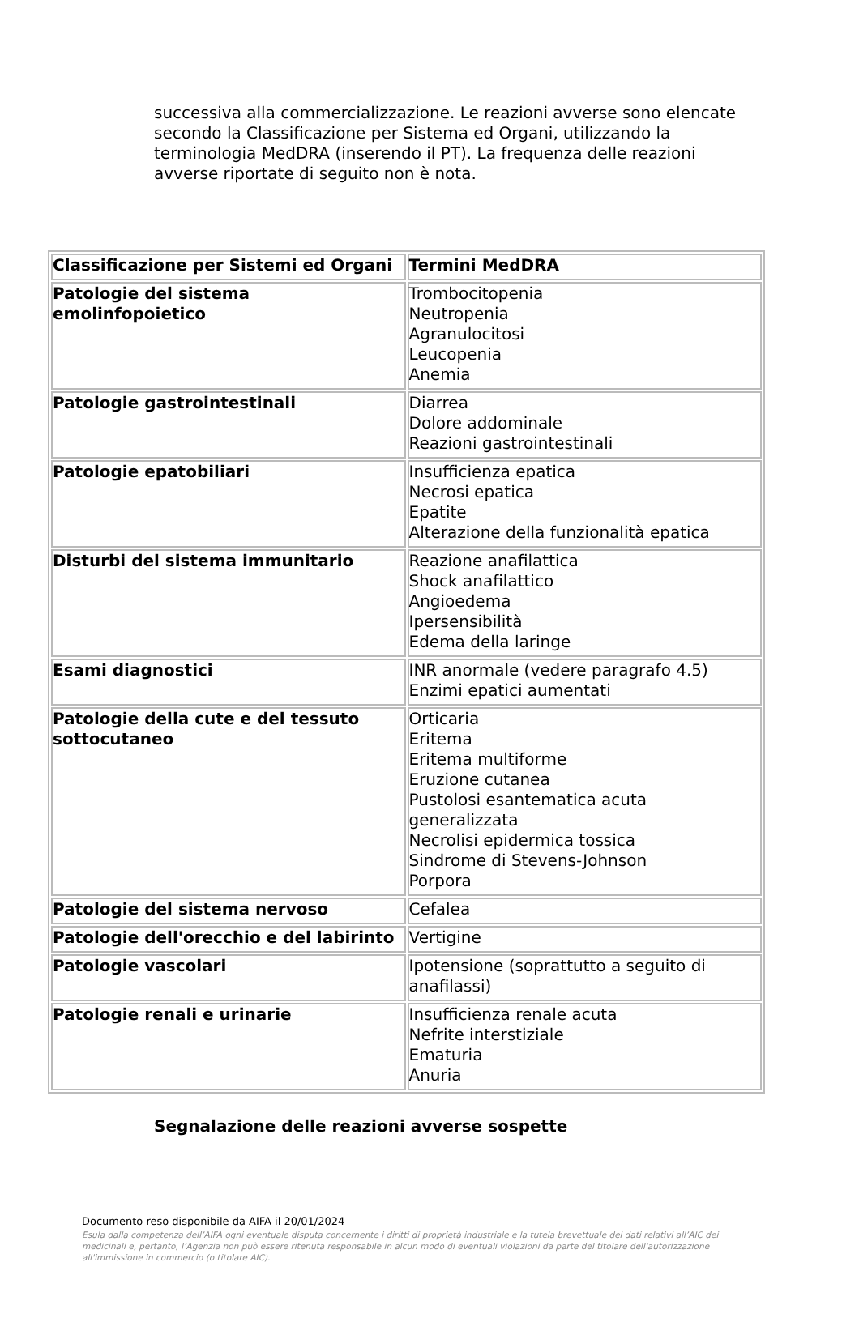successiva alla commercializzazione. Le reazioni avverse sono elencate secondo la Classificazione per Sistema ed Organi, utilizzando la terminologia MedDRA (inserendo il PT). La frequenza delle reazioni avverse riportate di seguito non è nota.
| Classificazione per Sistemi ed Organi | Termini MedDRA |
| --- | --- |
| Patologie del sistema emolinfopoietico | Trombocitopenia Neutropenia Agranulocitosi Leucopenia Anemia |
| Patologie gastrointestinali | Diarrea Dolore addominale Reazioni gastrointestinali |
| Patologie epatobiliari | Insufficienza epatica Necrosi epatica Epatite Alterazione della funzionalità epatica |
| Disturbi del sistema immunitario | Reazione anafilattica Shock anafilattico Angioedema Ipersensibilità Edema della laringe |
| Esami diagnostici | INR anormale (vedere paragrafo 4.5) Enzimi epatici aumentati |
| Patologie della cute e del tessuto sottocutaneo | Orticaria Eritema Eritema multiforme Eruzione cutanea Pustolosi esantematica acuta generalizzata Necrolisi epidermica tossica Sindrome di Stevens-Johnson Porpora |
| Patologie del sistema nervoso | Cefalea |
| Patologie dell'orecchio e del labirinto | Vertigine |
| Patologie vascolari | Ipotensione (soprattutto a seguito di anafilassi) |
| Patologie renali e urinarie | Insufficienza renale acuta Nefrite interstiziale Ematuria Anuria |
Segnalazione delle reazioni avverse sospette
Documento reso disponibile da AIFA il 20/01/2024
Esula dalla competenza dell’AIFA ogni eventuale disputa concernente i diritti di proprietà industriale e la tutela brevettuale dei dati relativi all’AIC dei medicinali e, pertanto, l’Agenzia non può essere ritenuta responsabile in alcun modo di eventuali violazioni da parte del titolare dell'autorizzazione all'immissione in commercio (o titolare AIC).